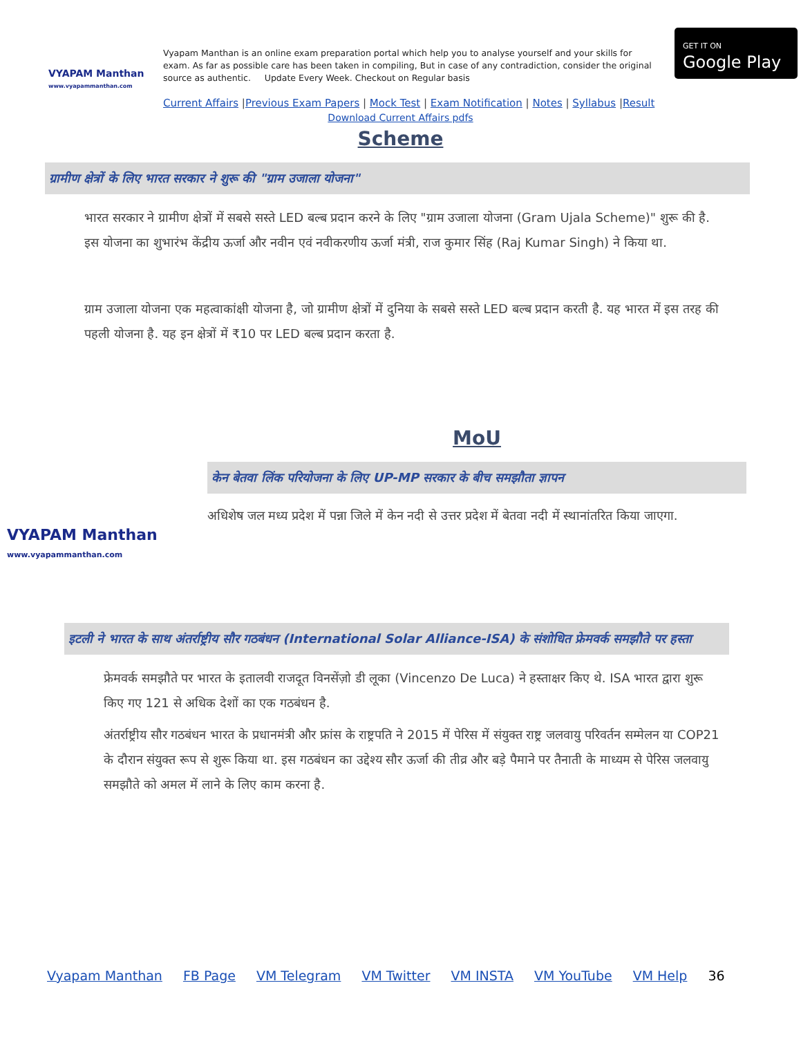VYAPAM Manthan
www.vyapammanthan.com
Vyapam Manthan is an online exam preparation portal which help you to analyse yourself and your skills for exam. As far as possible care has been taken in compiling, But in case of any contradiction, consider the original source as authentic. Update Every Week. Checkout on Regular basis
GET IT ON
Google Play
Current Affairs |Previous Exam Papers | Mock Test | Exam Notification | Notes | Syllabus |Result
Download Current Affairs pdfs
Scheme
ग्रामीण क्षेत्रों के लिए भारत सरकार ने शुरू की "ग्राम उजाला योजना"
भारत सरकार ने ग्रामीण क्षेत्रों में सबसे सस्ते LED बल्ब प्रदान करने के लिए "ग्राम उजाला योजना (Gram Ujala Scheme)" शुरू की है. इस योजना का शुभारंभ केंद्रीय ऊर्जा और नवीन एवं नवीकरणीय ऊर्जा मंत्री, राज कुमार सिंह (Raj Kumar Singh) ने किया था.
ग्राम उजाला योजना एक महत्वाकांक्षी योजना है, जो ग्रामीण क्षेत्रों में दुनिया के सबसे सस्ते LED बल्ब प्रदान करती है. यह भारत में इस तरह की पहली योजना है. यह इन क्षेत्रों में ₹10 पर LED बल्ब प्रदान करता है.
VYAPAM Manthan
www.vyapammanthan.com
MoU
केन बेतवा लिंक परियोजना के लिए UP-MP सरकार के बीच समझौता ज्ञापन
अधिशेष जल मध्य प्रदेश में पन्ना जिले में केन नदी से उत्तर प्रदेश में बेतवा नदी में स्थानांतरित किया जाएगा.
इटली ने भारत के साथ अंतर्राष्ट्रीय सौर गठबंधन (International Solar Alliance-ISA) के संशोधित फ्रेमवर्क समझौते पर हस्ता
फ्रेमवर्क समझौते पर भारत के इतालवी राजदूत विनसेंज़ो डी लूका (Vincenzo De Luca) ने हस्ताक्षर किए थे. ISA भारत द्वारा शुरू किए गए 121 से अधिक देशों का एक गठबंधन है.
अंतर्राष्ट्रीय सौर गठबंधन भारत के प्रधानमंत्री और फ्रांस के राष्ट्रपति ने 2015 में पेरिस में संयुक्त राष्ट्र जलवायु परिवर्तन सम्मेलन या COP21 के दौरान संयुक्त रूप से शुरू किया था. इस गठबंधन का उद्देश्य सौर ऊर्जा की तीव्र और बड़े पैमाने पर तैनाती के माध्यम से पेरिस जलवायु समझौते को अमल में लाने के लिए काम करना है.
Vyapam Manthan FB Page VM Telegram VM Twitter VM INSTA VM YouTube VM Help 36